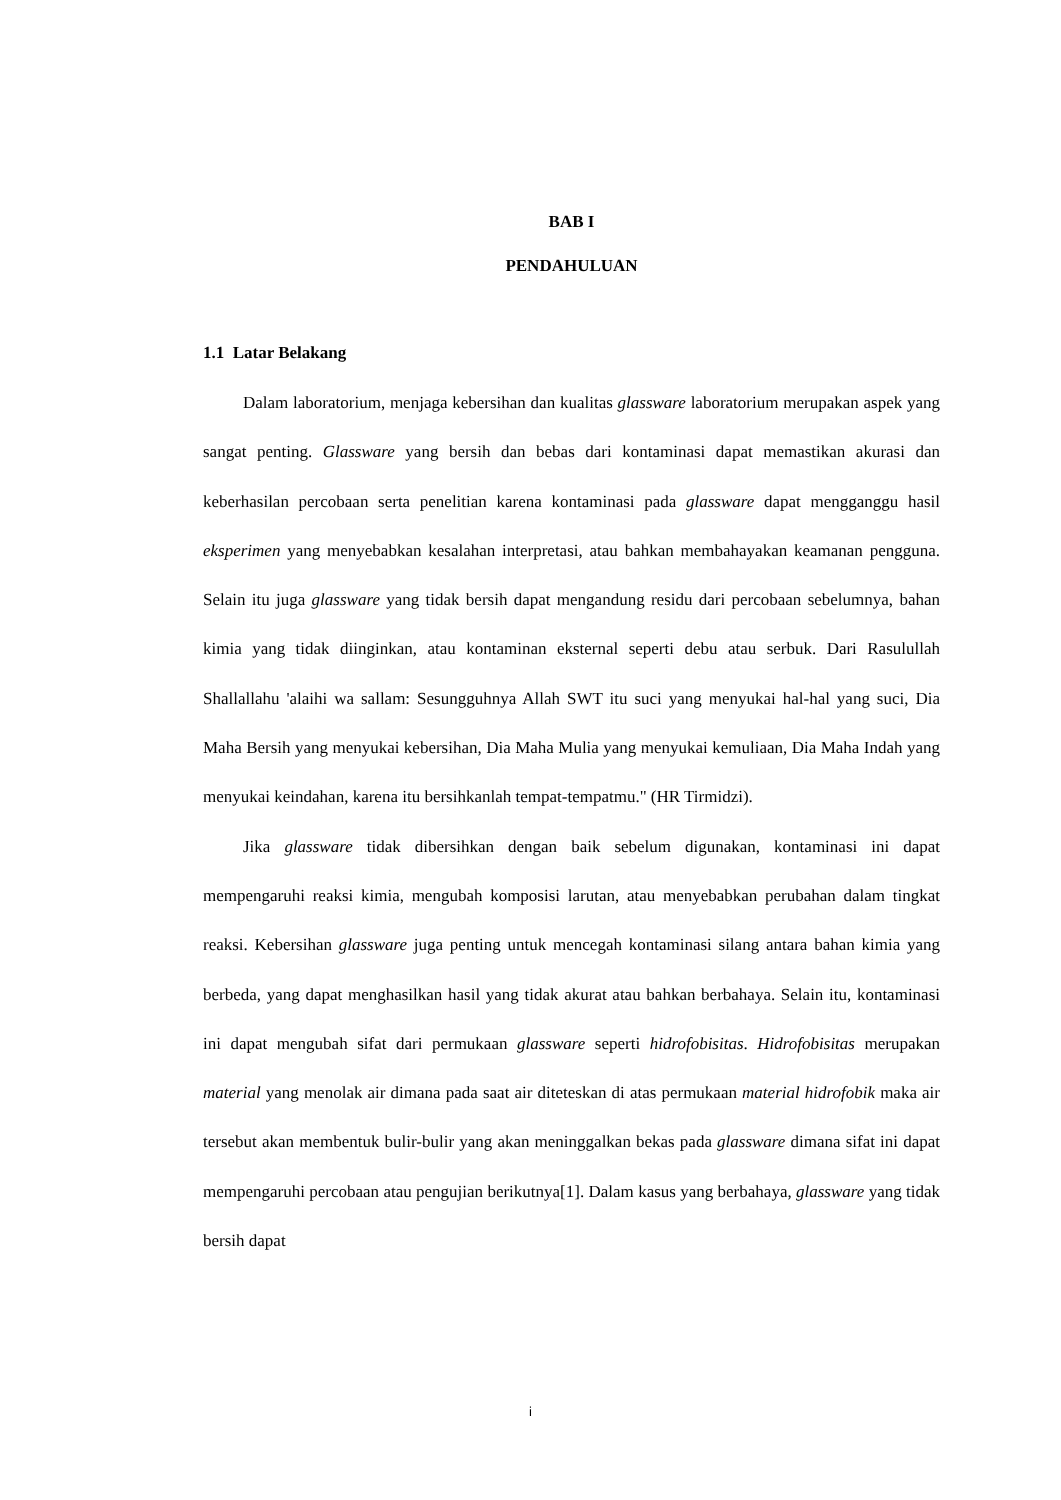BAB I
PENDAHULUAN
1.1 Latar Belakang
Dalam laboratorium, menjaga kebersihan dan kualitas glassware laboratorium merupakan aspek yang sangat penting. Glassware yang bersih dan bebas dari kontaminasi dapat memastikan akurasi dan keberhasilan percobaan serta penelitian karena kontaminasi pada glassware dapat mengganggu hasil eksperimen yang menyebabkan kesalahan interpretasi, atau bahkan membahayakan keamanan pengguna. Selain itu juga glassware yang tidak bersih dapat mengandung residu dari percobaan sebelumnya, bahan kimia yang tidak diinginkan, atau kontaminan eksternal seperti debu atau serbuk. Dari Rasulullah Shallallahu 'alaihi wa sallam: Sesungguhnya Allah SWT itu suci yang menyukai hal-hal yang suci, Dia Maha Bersih yang menyukai kebersihan, Dia Maha Mulia yang menyukai kemuliaan, Dia Maha Indah yang menyukai keindahan, karena itu bersihkanlah tempat-tempatmu." (HR Tirmidzi).
Jika glassware tidak dibersihkan dengan baik sebelum digunakan, kontaminasi ini dapat mempengaruhi reaksi kimia, mengubah komposisi larutan, atau menyebabkan perubahan dalam tingkat reaksi. Kebersihan glassware juga penting untuk mencegah kontaminasi silang antara bahan kimia yang berbeda, yang dapat menghasilkan hasil yang tidak akurat atau bahkan berbahaya. Selain itu, kontaminasi ini dapat mengubah sifat dari permukaan glassware seperti hidrofobisitas. Hidrofobisitas merupakan material yang menolak air dimana pada saat air diteteskan di atas permukaan material hidrofobik maka air tersebut akan membentuk bulir-bulir yang akan meninggalkan bekas pada glassware dimana sifat ini dapat mempengaruhi percobaan atau pengujian berikutnya[1]. Dalam kasus yang berbahaya, glassware yang tidak bersih dapat
i